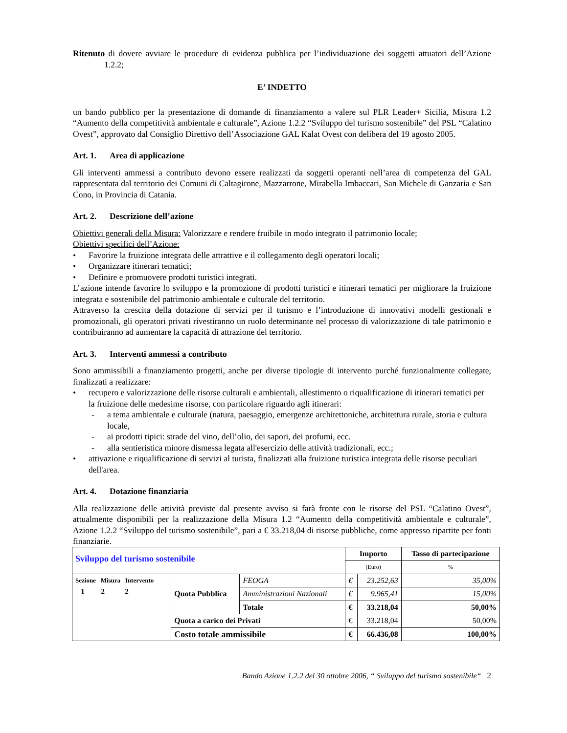Ritenuto di dovere avviare le procedure di evidenza pubblica per l’individuazione dei soggetti attuatori dell’Azione 1.2.2;
E’ INDETTO
un bando pubblico per la presentazione di domande di finanziamento a valere sul PLR Leader+ Sicilia, Misura 1.2 “Aumento della competitività ambientale e culturale”, Azione 1.2.2 “Sviluppo del turismo sostenibile” del PSL “Calatino Ovest”, approvato dal Consiglio Direttivo dell’Associazione GAL Kalat Ovest con delibera del 19 agosto 2005.
Art. 1. Area di applicazione
Gli interventi ammessi a contributo devono essere realizzati da soggetti operanti nell’area di competenza del GAL rappresentata dal territorio dei Comuni di Caltagirone, Mazzarrone, Mirabella Imbaccari, San Michele di Ganzaria e San Cono, in Provincia di Catania.
Art. 2. Descrizione dell’azione
Obiettivi generali della Misura: Valorizzare e rendere fruibile in modo integrato il patrimonio locale;
Obiettivi specifici dell’Azione:
• Favorire la fruizione integrata delle attrattive e il collegamento degli operatori locali;
• Organizzare itinerari tematici;
• Definire e promuovere prodotti turistici integrati.
L’azione intende favorire lo sviluppo e la promozione di prodotti turistici e itinerari tematici per migliorare la fruizione integrata e sostenibile del patrimonio ambientale e culturale del territorio.
Attraverso la crescita della dotazione di servizi per il turismo e l’introduzione di innovativi modelli gestionali e promozionali, gli operatori privati rivestiranno un ruolo determinante nel processo di valorizzazione di tale patrimonio e contribuiranno ad aumentare la capacità di attrazione del territorio.
Art. 3. Interventi ammessi a contributo
Sono ammissibili a finanziamento progetti, anche per diverse tipologie di intervento purché funzionalmente collegate, finalizzati a realizzare:
• recupero e valorizzazione delle risorse culturali e ambientali, allestimento o riqualificazione di itinerari tematici per la fruizione delle medesime risorse, con particolare riguardo agli itinerari:
- a tema ambientale e culturale (natura, paesaggio, emergenze architettoniche, architettura rurale, storia e cultura locale,
- ai prodotti tipici: strade del vino, dell’olio, dei sapori, dei profumi, ecc.
- alla sentieristica minore dismessa legata all'esercizio delle attività tradizionali, ecc.;
• attivazione e riqualificazione di servizi al turista, finalizzati alla fruizione turistica integrata delle risorse peculiari dell'area.
Art. 4. Dotazione finanziaria
Alla realizzazione delle attività previste dal presente avviso si farà fronte con le risorse del PSL “Calatino Ovest”, attualmente disponibili per la realizzazione della Misura 1.2 “Aumento della competitività ambientale e culturale”, Azione 1.2.2 “Sviluppo del turismo sostenibile”, pari a € 33.218,04 di risorse pubbliche, come appresso ripartite per fonti finanziarie.
| Sviluppo del turismo sostenibile | | | Importo | | Tasso di partecipazione |
| | | | (Euro) | | % |
| Sezione Misura Intervento 1 2 2 | Quota Pubblica | FEOGA | € | 23.252,63 | 35,00% |
| | | Amministrazioni Nazionali | € | 9.965,41 | 15,00% |
| | | Totale | € | 33.218,04 | 50,00% |
| | Quota a carico dei Privati | | € | 33.218,04 | 50,00% |
| | Costo totale ammissibile | | € | 66.436,08 | 100,00% |
Bando Azione 1.2.2 del 30 ottobre 2006, “ Sviluppo del turismo sostenibile“ 2